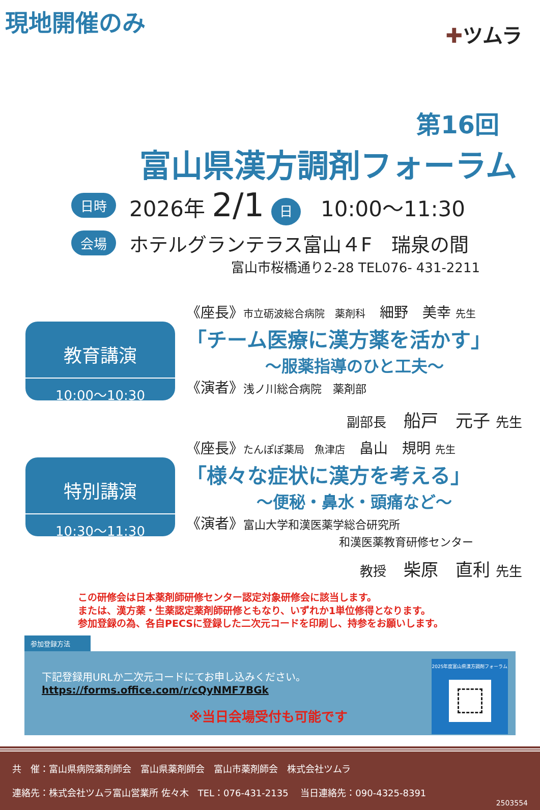現地開催のみ
✚ツムラ
第16回
富山県漢方調剤フォーラム
日時 2026年 2/1 日 10:00～11:30
会場 ホテルグランテラス富山４F　瑞泉の間
富山市桜橋通り2-28 TEL076- 431-2211
教育講演
10:00～10:30
《座長》市立砺波総合病院　薬剤科　細野　美幸 先生
「チーム医療に漢方薬を活かす」
～服薬指導のひと工夫～
《演者》浅ノ川総合病院　薬剤部
副部長　船戸　元子 先生
特別講演
10:30～11:30
《座長》たんぽぽ薬局　魚津店　畠山　規明 先生
「様々な症状に漢方を考える」
～便秘・鼻水・頭痛など～
《演者》富山大学和漢医薬学総合研究所
和漢医薬教育研修センター
教授　柴原　直利 先生
この研修会は日本薬剤師研修センター認定対象研修会に該当します。
または、漢方薬・生薬認定薬剤師研修ともなり、いずれか1単位修得となります。
参加登録の為、各自PECSに登録した二次元コードを印刷し、持参をお願いします。
参加登録方法
下記登録用URLか二次元コードにてお申し込みください。
https://forms.office.com/r/cQyNMF7BGk
※当日会場受付も可能です
2025年度富山県漢方調剤フォーラム
共　催：富山県病院薬剤師会　富山県薬剤師会　富山市薬剤師会　株式会社ツムラ
連絡先：株式会社ツムラ富山営業所 佐々木　TEL：076-431-2135　 当日連絡先：090-4325-8391
2503554